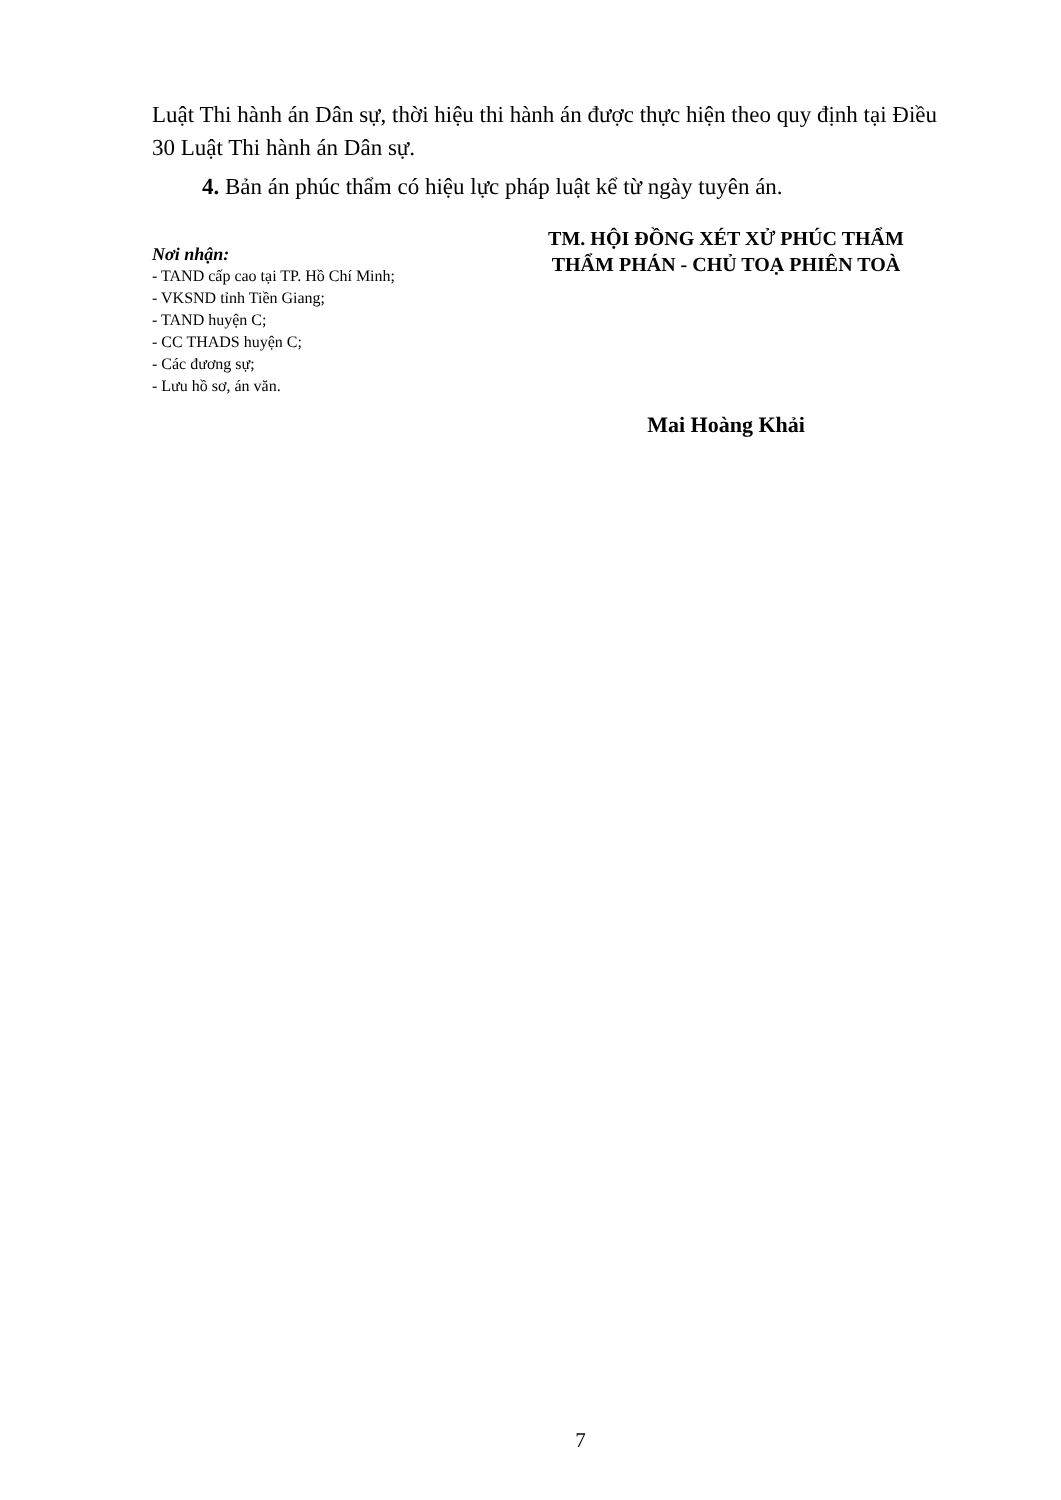Luật Thi hành án Dân sự, thời hiệu thi hành án được thực hiện theo quy định tại Điều 30 Luật Thi hành án Dân sự.
4. Bản án phúc thẩm có hiệu lực pháp luật kể từ ngày tuyên án.
Nơi nhận:
- TAND cấp cao tại TP. Hồ Chí Minh;
- VKSND tỉnh Tiền Giang;
- TAND huyện C;
- CC THADS huyện C;
- Các đương sự;
- Lưu hồ sơ, án văn.
TM. HỘI ĐỒNG XÉT XỬ PHÚC THẨM
THẨM PHÁN - CHỦ TOẠ PHIÊN TOÀ
Mai Hoàng Khải
7